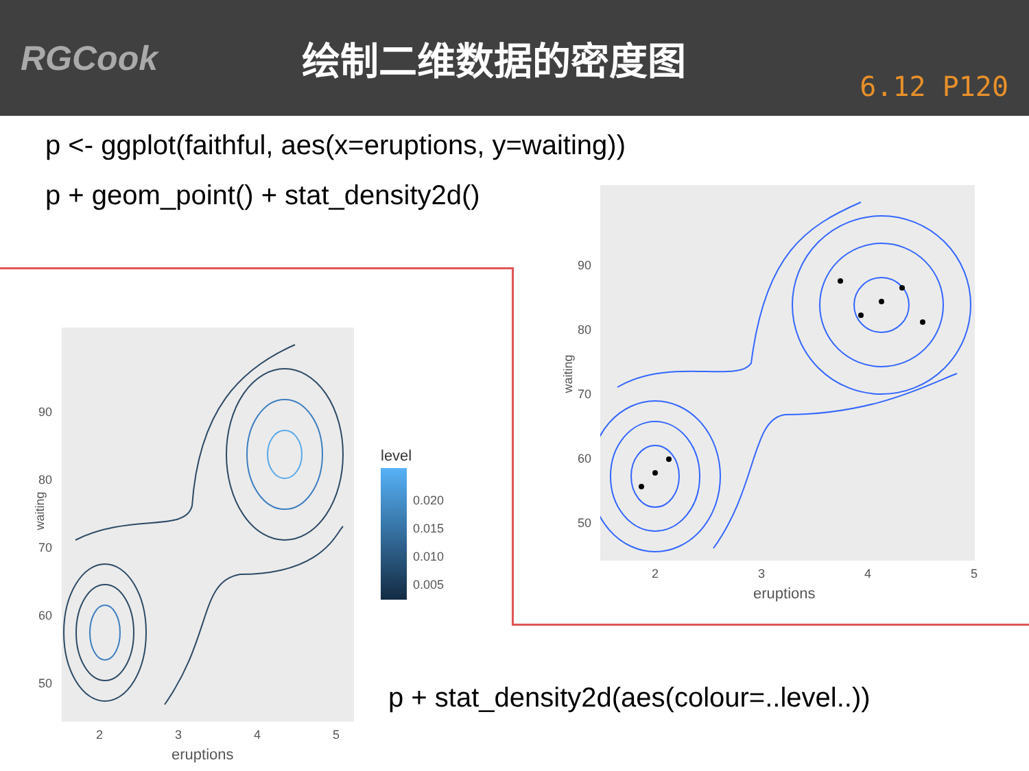RGCook 绘制二维数据的密度图
6.12 P120
p <- ggplot(faithful, aes(x=eruptions, y=waiting))
p + geom_point() + stat_density2d()
waiting
eruptions
2 3 4 5
level
0.020
0.015
0.010
0.005
waiting
eruptions
2 3 4 5
90
80
70
60
50
90
80
70
60
50
p + stat_density2d(aes(colour=..level..))